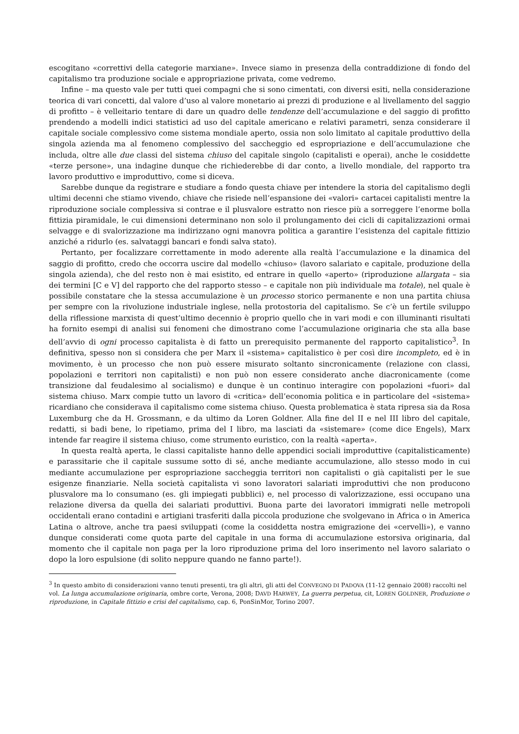escogitano «correttivi della categorie marxiane». Invece siamo in presenza della contraddizione di fondo del capitalismo tra produzione sociale e appropriazione privata, come vedremo.
Infine – ma questo vale per tutti quei compagni che si sono cimentati, con diversi esiti, nella considerazione teorica di vari concetti, dal valore d’uso al valore monetario ai prezzi di produzione e al livellamento del saggio di profitto – è velleitario tentare di dare un quadro delle tendenze dell’accumulazione e del saggio di profitto prendendo a modelli indici statistici ad uso del capitale americano e relativi parametri, senza considerare il capitale sociale complessivo come sistema mondiale aperto, ossia non solo limitato al capitale produttivo della singola azienda ma al fenomeno complessivo del saccheggio ed espropriazione e dell’accumulazione che includa, oltre alle due classi del sistema chiuso del capitale singolo (capitalisti e operai), anche le cosiddette «terze persone», una indagine dunque che richiederebbe di dar conto, a livello mondiale, del rapporto tra lavoro produttivo e improduttivo, come si diceva.
Sarebbe dunque da registrare e studiare a fondo questa chiave per intendere la storia del capitalismo degli ultimi decenni che stiamo vivendo, chiave che risiede nell’espansione dei «valori» cartacei capitalisti mentre la riproduzione sociale complessiva si contrae e il plusvalore estratto non riesce più a sorreggere l’enorme bolla fittizia piramidale, le cui dimensioni determinano non solo il prolungamento dei cicli di capitalizzazioni ormai selvagge e di svalorizzazione ma indirizzano ogni manovra politica a garantire l’esistenza del capitale fittizio anziché a ridurlo (es. salvataggi bancari e fondi salva stato).
Pertanto, per focalizzare correttamente in modo aderente alla realtà l’accumulazione e la dinamica del saggio di profitto, credo che occorra uscire dal modello «chiuso» (lavoro salariato e capitale, produzione della singola azienda), che del resto non è mai esistito, ed entrare in quello «aperto» (riproduzione allargata – sia dei termini [C e V] del rapporto che del rapporto stesso – e capitale non più individuale ma totale), nel quale è possibile constatare che la stessa accumulazione è un processo storico permanente e non una partita chiusa per sempre con la rivoluzione industriale inglese, nella protostoria del capitalismo. Se c’è un fertile sviluppo della riflessione marxista di quest’ultimo decennio è proprio quello che in vari modi e con illuminanti risultati ha fornito esempi di analisi sui fenomeni che dimostrano come l’accumulazione originaria che sta alla base dell’avvio di ogni processo capitalista è di fatto un prerequisito permanente del rapporto capitalistico<sup>3</sup>. In definitiva, spesso non si considera che per Marx il «sistema» capitalistico è per così dire incompleto, ed è in movimento, è un processo che non può essere misurato soltanto sincronicamente (relazione con classi, popolazioni e territori non capitalisti) e non può non essere considerato anche diacronicamente (come transizione dal feudalesimo al socialismo) e dunque è un continuo interagire con popolazioni «fuori» dal sistema chiuso. Marx compie tutto un lavoro di «critica» dell’economia politica e in particolare del «sistema» ricardiano che considerava il capitalismo come sistema chiuso. Questa problematica è stata ripresa sia da Rosa Luxemburg che da H. Grossmann, e da ultimo da Loren Goldner. Alla fine del II e nel III libro del capitale, redatti, si badi bene, lo ripetiamo, prima del I libro, ma lasciati da «sistemare» (come dice Engels), Marx intende far reagire il sistema chiuso, come strumento euristico, con la realtà «aperta».
In questa realtà aperta, le classi capitaliste hanno delle appendici sociali improduttive (capitalisticamente) e parassitarie che il capitale sussume sotto di sé, anche mediante accumulazione, allo stesso modo in cui mediante accumulazione per espropriazione saccheggia territori non capitalisti o già capitalisti per le sue esigenze finanziarie. Nella società capitalista vi sono lavoratori salariati improduttivi che non producono plusvalore ma lo consumano (es. gli impiegati pubblici) e, nel processo di valorizzazione, essi occupano una relazione diversa da quella dei salariati produttivi. Buona parte dei lavoratori immigrati nelle metropoli occidentali erano contadini e artigiani trasferiti dalla piccola produzione che svolgevano in Africa o in America Latina o altrove, anche tra paesi sviluppati (come la cosiddetta nostra emigrazione dei «cervelli»), e vanno dunque considerati come quota parte del capitale in una forma di accumulazione estorsiva originaria, dal momento che il capitale non paga per la loro riproduzione prima del loro inserimento nel lavoro salariato o dopo la loro espulsione (di solito neppure quando ne fanno parte!).
<sup>3</sup> In questo ambito di considerazioni vanno tenuti presenti, tra gli altri, gli atti del CONVEGNO DI PADOVA (11-12 gennaio 2008) raccolti nel vol. La lunga accumulazione originaria, ombre corte, Verona, 2008; DAVD HARWEY, La guerra perpetua, cit, LOREN GOLDNER, Produzione o riproduzione, in Capitale fittizio e crisi del capitalismo, cap. 6, PonSinMor, Torino 2007.